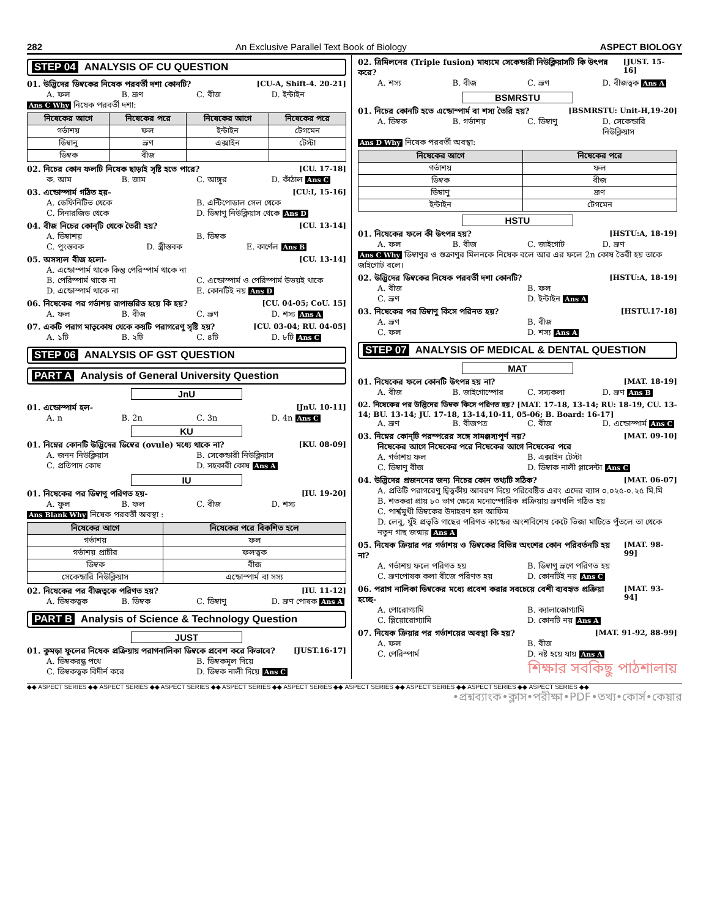282 An Exclusive Parallel Text Book of Biology ASPECT BIOLOGY
STEP 04 ANALYSIS OF CU QUESTION
01. উদ্ভিদের ডিম্বকের নিষেক পরবর্তী দশা কোনটি? [CU-A, Shift-4. 20-21]
A. ফল B. ভ্রূণ C. বীজ D. ইন্টাইন
Ans C Why নিষেক পরবর্তী দশা:
| নিষেকের আগে | নিষেকের পরে | নিষেকের আগে | নিষেকের পরে |
| --- | --- | --- | --- |
| গর্ভাশয় | ফল | ইন্টাইন | টেগমেন |
| ডিম্বানু | ভ্রূণ | এক্সাইন | টেস্টা |
| ডিম্বক | বীজ | | |
02. নিচের কোন ফলটি নিষেক ছাড়াই সৃষ্টি হতে পারে? [CU. 17-18]
ক. আম B. জাম C. আঙ্গুর D. কাঁঠাল Ans C
03. এন্ডোস্পার্ম গঠিত হয়- [CU:I, 15-16]
A. ডেফিনিটিভ থেকে B. এন্টিপোডাল সেল থেকে
C. সিনারজিড থেকে D. ডিম্বাণু নিউক্লিয়াস থেকে Ans D
04. বীজ নিচের কোন্‌টি থেকে তৈরী হয়? [CU. 13-14]
A. ডিম্বাশয় B. ডিম্বক
C. পুংস্তবক D. স্ত্রীস্তবক E. কার্ণেল Ans B
05. অসস্যল বীজ হলো- [CU. 13-14]
A. এন্ডোস্পার্ম থাকে কিন্তু পেরিস্পার্ম থাকে না
B. পেরিস্পার্ম থাকে না C. এন্ডোস্পার্ম ও পেরিস্পার্ম উভয়ই থাকে
D. এন্ডোস্পার্ম থাকে না E. কোনটিই নয় Ans D
06. নিষেকের পর গর্ভাশয় রূপান্তরিত হয়ে কি হয়? [CU. 04-05; CoU. 15]
A. ফল B. বীজ C. ভ্রূণ D. শস্য Ans A
07. একটি পরাগ মাতৃকোষ থেকে কয়টি পরাগরেণু সৃষ্টি হয়? [CU. 03-04; RU. 04-05]
A. ১টি B. ২টি C. ৪টি D. ৮টি Ans C
STEP 06 ANALYSIS OF GST QUESTION
PART A Analysis of General University Question
JnU
01. এন্ডোস্পার্ম হল- [JnU. 10-11]
A. n B. 2n C. 3n D. 4n Ans C
KU
01. নিম্নের কোনটি উদ্ভিদের ডিম্বের (ovule) মধ্যে থাকে না? [KU. 08-09]
A. জনন নিউক্লিয়াস B. সেকেন্ডারী নিউক্লিয়াস
C. প্রতিপাদ কোষ D. সহকারী কোষ Ans A
IU
01. নিষেকের পর ডিম্বাণু পরিণত হয়- [IU. 19-20]
A. ফুল B. ফল C. বীজ D. শস্য
Ans Blank Why নিষেক পরবর্তী অবস্থা :
| নিষেকের আগে | নিষেকের পরে বিকশিত হলে |
| --- | --- |
| গর্ভাশয় | ফল |
| গর্ভাশয় প্রাচীর | ফলত্বক |
| ডিম্বক | বীজ |
| সেকেন্ডারি নিউক্লিয়াস | এন্ডোস্পার্ম বা সস্য |
02. নিষেকের পর বীজত্বকে পরিণত হয়? [IU. 11-12]
A. ডিম্বকত্বক B. ডিম্বক C. ডিম্বাণু D. ভ্রূণ পোষক Ans A
PART B Analysis of Science & Technology Question
JUST
01. কুমড়া ফুলের নিষেক প্রক্রিয়ায় পরাগনালিকা ডিম্বকে প্রবেশ করে কিভাবে? [JUST.16-17]
A. ডিম্বকরন্ধ্র পথে B. ডিম্বকমূল দিয়ে
C. ডিম্বকত্বক বিদীর্ন করে D. ডিম্বক নালী দিয়ে Ans C
02. ত্রিমিলনের (Triple fusion) মাধ্যমে সেকেন্ডারী নিউক্লিয়াসটি কি উৎপন্ন করে? [JUST. 15-16]
A. শস্য B. বীজ C. ভ্রূণ D. বীজত্বক Ans A
BSMRSTU
01. নিচের কোনটি হতে এন্ডোস্পার্ম বা শস্য তৈরি হয়? [BSMRSTU: Unit-H,19-20]
A. ডিম্বক B. গর্ভাশয় C. ডিম্বাণু D. সেকেন্ডারি নিউক্লিয়াস
Ans D Why নিষেক পরবর্তী অবস্থা:
| নিষেকের আগে | নিষেকের পরে |
| --- | --- |
| গর্ভাশয় | ফল |
| ডিম্বক | বীজ |
| ডিম্বাণু | ভ্রূণ |
| ইন্টাইন | টেগমেন |
HSTU
01. নিষেকের ফলে কী উৎপন্ন হয়? [HSTU:A, 18-19]
A. ফল B. বীজ C. জাইগোট D. ভ্রূণ
Ans C Why ডিম্বাণুর ও শুক্রাণুর মিলনকে নিষেক বলে আর এর ফলে 2n কোষ তৈরী হয় তাকে জাইগোট বলে।
02. উদ্ভিদের ডিম্বকের নিষেক পরবর্তী দশা কোনটি? [HSTU:A, 18-19]
A. বীজ B. ফল
C. ভ্রূণ D. ইন্টাইন Ans A
03. নিষেকের পর ডিম্বাণু কিসে পরিনত হয়? [HSTU.17-18]
A. ভ্রূণ B. বীজ
C. ফল D. শস্য Ans A
STEP 07 ANALYSIS OF MEDICAL & DENTAL QUESTION
MAT
01. নিষেকের ফলে কোনটি উৎপন্ন হয় না? [MAT. 18-19]
A. বীজ B. জাইগোস্পোর C. সস্যকলা D. ভ্রূণ Ans B
02. নিষেকের পর উদ্ভিদের ডিম্বক কিসে পরিণত হয়? [MAT. 17-18, 13-14; RU: 18-19, CU. 13-14; BU. 13-14; JU. 17-18, 13-14,10-11, 05-06; B. Board: 16-17]
A. ভ্রূণ B. বীজপত্র C. বীজ D. এন্ডোস্পার্ম Ans C
03. নিম্নের কোন্‌টি পরস্পরের সঙ্গে সামঞ্জস্যপূর্ণ নয়? [MAT. 09-10]
নিষেকের আগে নিষেকের পরে নিষেকের আগে নিষেকের পরে
A. গর্ভাশয় ফল B. এক্সাইন টেস্টা
C. ডিম্বাণু বীজ D. ডিম্বাক নালী প্লাসেন্টা Ans C
04. উদ্ভিদের প্রজননের জন্য নিচের কোন তথ্যটি সঠিক? [MAT. 06-07]
A. প্রতিটি পরাগরেণু দ্বিত্বকীয় আবরণ দিয়ে পরিবেষ্টিত এবং এদের ব্যাস ০.০২৫-০.২৫ মি.মি
B. শতকরা প্রায় ৮০ ভাগ ক্ষেত্রে মনোস্পোরিক প্রক্রিয়ায় ভ্রূণথলি গঠিত হয়
C. পার্শ্বমুখী ডিম্বকের উদাহরণ হল আফিম
D. লেবু, যুঁই প্রভৃতি গাছের পরিণত কান্ডের অংশবিশেষ কেটে ভিজা মাটিতে পুঁতলে তা থেকে নতুন গাছ জন্মায় Ans A
05. নিষেক ক্রিয়ার পর গর্ভাশয় ও ডিম্বকের বিভিন্ন অংশের কোন পরিবর্তনটি হয় না? [MAT. 98-99]
A. গর্ভাশয় ফলে পরিণত হয় B. ডিম্বাণু ভ্রূণে পরিণত হয়
C. ভ্রূণপোষক কলা বীজে পরিণত হয় D. কোনটিই নয় Ans C
06. পরাগ নালিকা ডিম্বকের মধ্যে প্রবেশ করার সবচেয়ে বেশী ব্যবহৃত প্রক্রিয়া হচ্ছে- [MAT. 93-94]
A. পোরোগ্যামি B. ক্যালাজোগ্যামি
C. প্লিয়োরোগ্যামি D. কোনটি নয় Ans A
07. নিষেক ক্রিয়ার পর গর্ভাশয়ের অবস্থা কি হয়? [MAT. 91-92, 88-99]
A. ফল B. বীজ
C. পেরিস্পার্ম D. নষ্ট হয়ে যায় Ans A
শিক্ষার সবকিছু পাঠশালায়
◆◆ ASPECT SERIES ◆◆ ASPECT SERIES ◆◆ ASPECT SERIES ◆◆ ASPECT SERIES ◆◆ ASPECT SERIES ◆◆ ASPECT SERIES ◆◆ ASPECT SERIES ◆◆ ASPECT SERIES ◆◆ ASPECT SERIES ◆◆
•প্রশ্নব্যাংক•ক্লাস•পরীক্ষা•PDF•তথ্য•কোর্স•কেয়ার